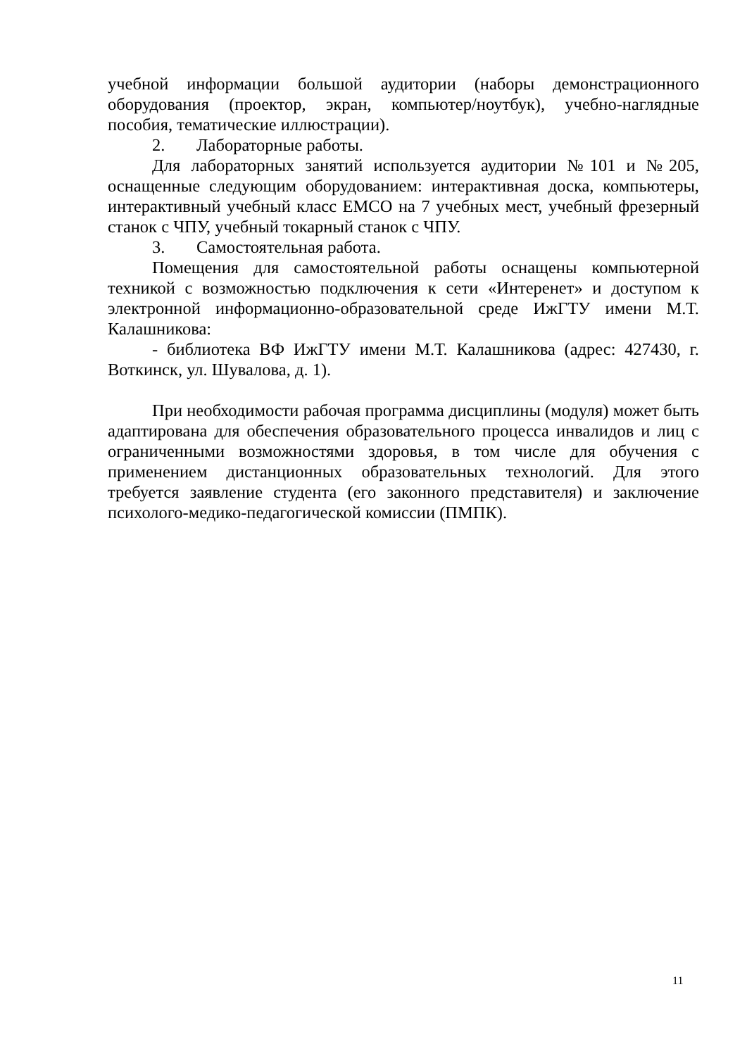учебной информации большой аудитории (наборы демонстрационного оборудования (проектор, экран, компьютер/ноутбук), учебно-наглядные пособия, тематические иллюстрации).
2. Лабораторные работы.
Для лабораторных занятий используется аудитории №101 и №205, оснащенные следующим оборудованием: интерактивная доска, компьютеры, интерактивный учебный класс EMCO на 7 учебных мест, учебный фрезерный станок с ЧПУ, учебный токарный станок с ЧПУ.
3. Самостоятельная работа.
Помещения для самостоятельной работы оснащены компьютерной техникой с возможностью подключения к сети «Интеренет» и доступом к электронной информационно-образовательной среде ИжГТУ имени М.Т. Калашникова:
- библиотека ВФ ИжГТУ имени М.Т. Калашникова (адрес: 427430, г. Воткинск, ул. Шувалова, д. 1).
При необходимости рабочая программа дисциплины (модуля) может быть адаптирована для обеспечения образовательного процесса инвалидов и лиц с ограниченными возможностями здоровья, в том числе для обучения с применением дистанционных образовательных технологий. Для этого требуется заявление студента (его законного представителя) и заключение психолого-медико-педагогической комиссии (ПМПК).
11